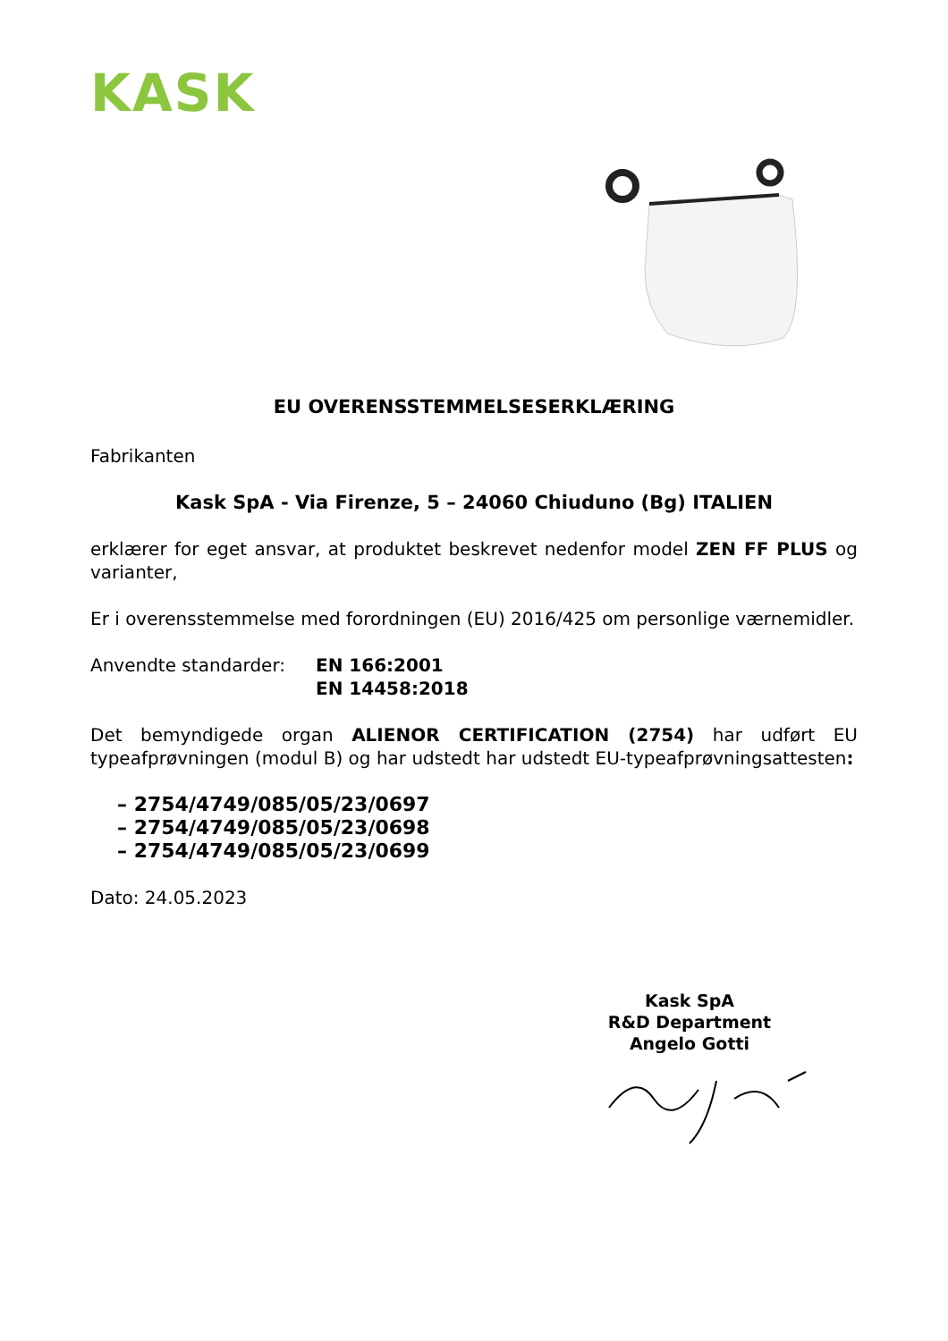KASK
EU OVERENSSTEMMELSESERKLÆRING
Fabrikanten
Kask SpA - Via Firenze, 5 – 24060 Chiuduno (Bg) ITALIEN
erklærer for eget ansvar, at produktet beskrevet nedenfor model ZEN FF PLUS og varianter,
Er i overensstemmelse med forordningen (EU) 2016/425 om personlige værnemidler.
Anvendte standarder: EN 166:2001
EN 14458:2018
Det bemyndigede organ ALIENOR CERTIFICATION (2754) har udført EU typeafprøvningen (modul B) og har udstedt har udstedt EU-typeafprøvningsattesten:
– 2754/4749/085/05/23/0697
– 2754/4749/085/05/23/0698
– 2754/4749/085/05/23/0699
Dato: 24.05.2023
Kask SpA
R&D Department
Angelo Gotti